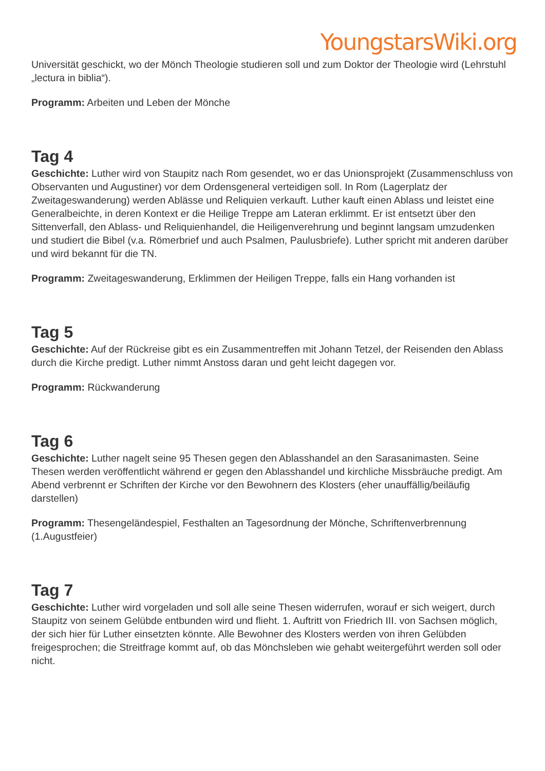YoungstarsWiki.org
Universität geschickt, wo der Mönch Theologie studieren soll und zum Doktor der Theologie wird (Lehrstuhl „lectura in biblia“).
Programm: Arbeiten und Leben der Mönche
Tag 4
Geschichte: Luther wird von Staupitz nach Rom gesendet, wo er das Unionsprojekt (Zusammenschluss von Observanten und Augustiner) vor dem Ordensgeneral verteidigen soll. In Rom (Lagerplatz der Zweitageswanderung) werden Ablässe und Reliquien verkauft. Luther kauft einen Ablass und leistet eine Generalbeichte, in deren Kontext er die Heilige Treppe am Lateran erklimmt. Er ist entsetzt über den Sittenverfall, den Ablass- und Reliquienhandel, die Heiligenverehrung und beginnt langsam umzudenken und studiert die Bibel (v.a. Römerbrief und auch Psalmen, Paulusbriefe). Luther spricht mit anderen darüber und wird bekannt für die TN.
Programm: Zweitageswanderung, Erklimmen der Heiligen Treppe, falls ein Hang vorhanden ist
Tag 5
Geschichte: Auf der Rückreise gibt es ein Zusammentreffen mit Johann Tetzel, der Reisenden den Ablass durch die Kirche predigt. Luther nimmt Anstoss daran und geht leicht dagegen vor.
Programm: Rückwanderung
Tag 6
Geschichte: Luther nagelt seine 95 Thesen gegen den Ablasshandel an den Sarasanimasten. Seine Thesen werden veröffentlicht während er gegen den Ablasshandel und kirchliche Missbräuche predigt. Am Abend verbrennt er Schriften der Kirche vor den Bewohnern des Klosters (eher unauffällig/beiläufig darstellen)
Programm: Thesengeländespiel, Festhalten an Tagesordnung der Mönche, Schriftenverbrennung (1.Augustfeier)
Tag 7
Geschichte: Luther wird vorgeladen und soll alle seine Thesen widerrufen, worauf er sich weigert, durch Staupitz von seinem Gelübde entbunden wird und flieht. 1. Auftritt von Friedrich III. von Sachsen möglich, der sich hier für Luther einsetzten könnte. Alle Bewohner des Klosters werden von ihren Gelübden freigesprochen; die Streitfrage kommt auf, ob das Mönchsleben wie gehabt weitergeführt werden soll oder nicht.